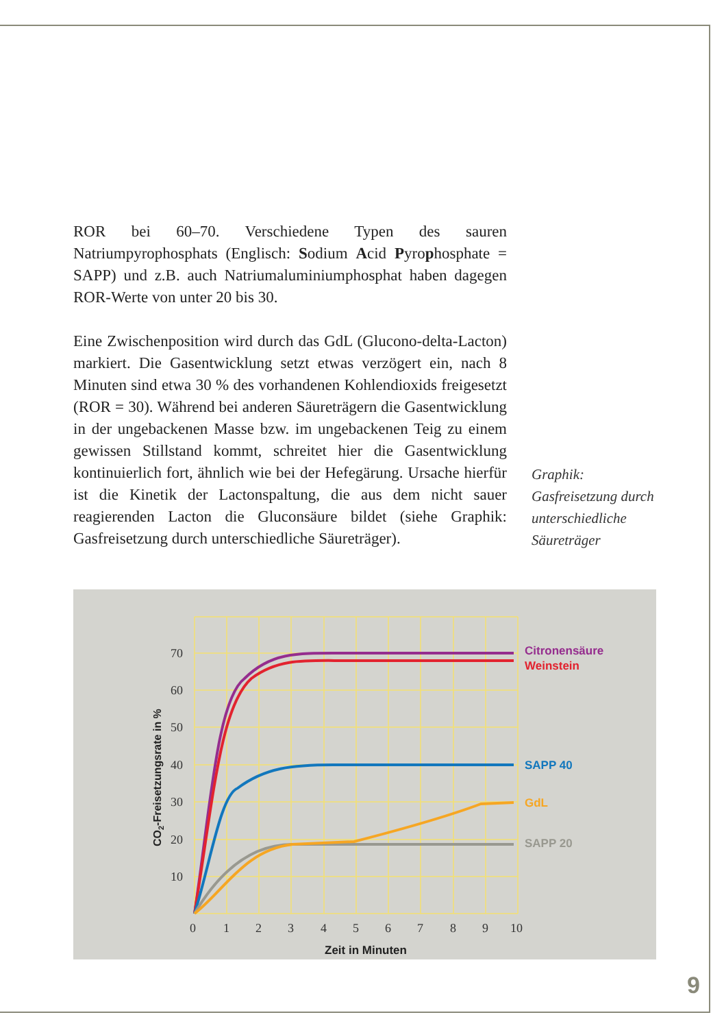ROR bei 60–70. Verschiedene Typen des sauren Natriumpyrophosphats (Englisch: Sodium Acid Pyrophosphate = SAPP) und z.B. auch Natriumaluminiumphosphat haben dagegen ROR-Werte von unter 20 bis 30.
Eine Zwischenposition wird durch das GdL (Glucono-delta-Lacton) markiert. Die Gasentwicklung setzt etwas verzögert ein, nach 8 Minuten sind etwa 30 % des vorhandenen Kohlendioxids freigesetzt (ROR = 30). Während bei anderen Säureträgern die Gasentwicklung in der ungebackenen Masse bzw. im ungebackenen Teig zu einem gewissen Stillstand kommt, schreitet hier die Gasentwicklung kontinuierlich fort, ähnlich wie bei der Hefegärung. Ursache hierfür ist die Kinetik der Lactonspaltung, die aus dem nicht sauer reagierenden Lacton die Gluconsäure bildet (siehe Graphik: Gasfreisetzung durch unterschiedliche Säureträger).
Graphik:
Gasfreisetzung durch
unterschiedliche
Säureträger
70
60
50
40
30
20
10
0
1
2
3
4
5
6
7
8
9
10
Zeit in Minuten
CO2-Freisetzungsrate in %
Citronensäure
Weinstein
SAPP 40
GdL
SAPP 20
9